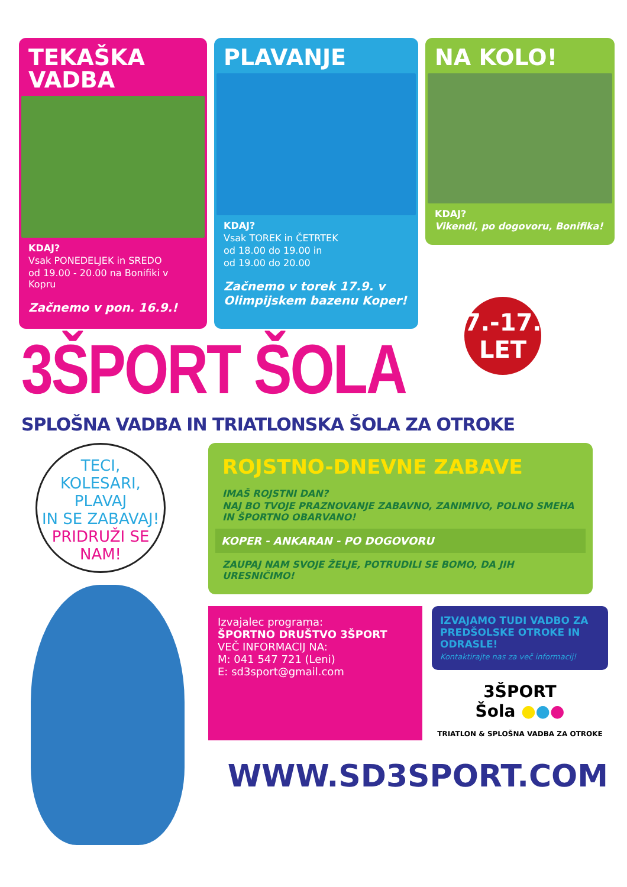TEKAŠKA
VADBA
KDAJ?
Vsak PONEDELJEK in SREDO
od 19.00 - 20.00 na Bonifiki v Kopru
Začnemo v pon. 16.9.!
PLAVANJE
KDAJ?
Vsak TOREK in ČETRTEK
od 18.00 do 19.00 in
od 19.00 do 20.00
Začnemo v torek 17.9. v Olimpijskem bazenu Koper!
NA KOLO!
KDAJ?
Vikendi, po dogovoru, Bonifika!
7.-17.
LET
3ŠPORT ŠOLA
SPLOŠNA VADBA IN TRIATLONSKA ŠOLA ZA OTROKE
TECI,
KOLESARI, PLAVAJ
IN SE ZABAVAJ!
PRIDRUŽI SE NAM!
ROJSTNO-DNEVNE ZABAVE
IMAŠ ROJSTNI DAN?
NAJ BO TVOJE PRAZNOVANJE ZABAVNO, ZANIMIVO, POLNO SMEHA IN ŠPORTNO OBARVANO!
KOPER - ANKARAN - PO DOGOVORU
ZAUPAJ NAM SVOJE ŽELJE, POTRUDILI SE BOMO, DA JIH URESNIČIMO!
Izvajalec programa:
ŠPORTNO DRUŠTVO 3ŠPORT
VEČ INFORMACIJ NA:
M: 041 547 721 (Leni)
E: sd3sport@gmail.com
IZVAJAMO TUDI VADBO ZA PREDŠOLSKE OTROKE IN ODRASLE!
Kontaktirajte nas za več informacij!
3ŠPORT
Šola ●●●
TRIATLON & SPLOŠNA VADBA ZA OTROKE
WWW.SD3SPORT.COM